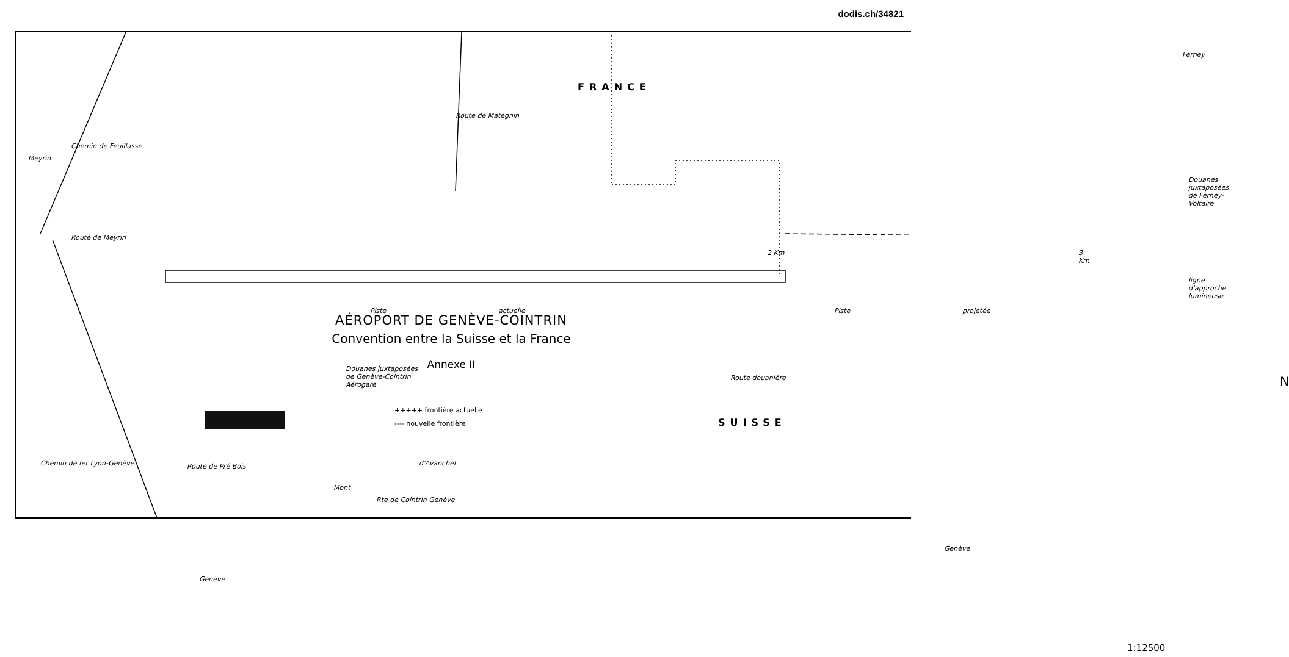dodis.ch/34821
FRANCE
Piste actuelle Piste projetée
Douanes juxtaposées
de Genève-Cointrin
Aérogare
Douanes juxtaposées
de Ferney-Voltaire
Route douanière
Route de Pré Bois
ligne d'approche lumineuse
Route de Meyrin
Chemin de Feuillasse
Route de Mategnin
Ferney
2 Km 3 Km
Meyrin
Chemin de fer Lyon-Genève
Rte de Cointrin Genève
d'Avanchet
Mont
Genève
Genève
N
SUISSE
1:12500
AÉROPORT DE GENÈVE-COINTRIN
Convention entre la Suisse et la France
Annexe II
+++++ frontière actuelle
---- nouvelle frontière